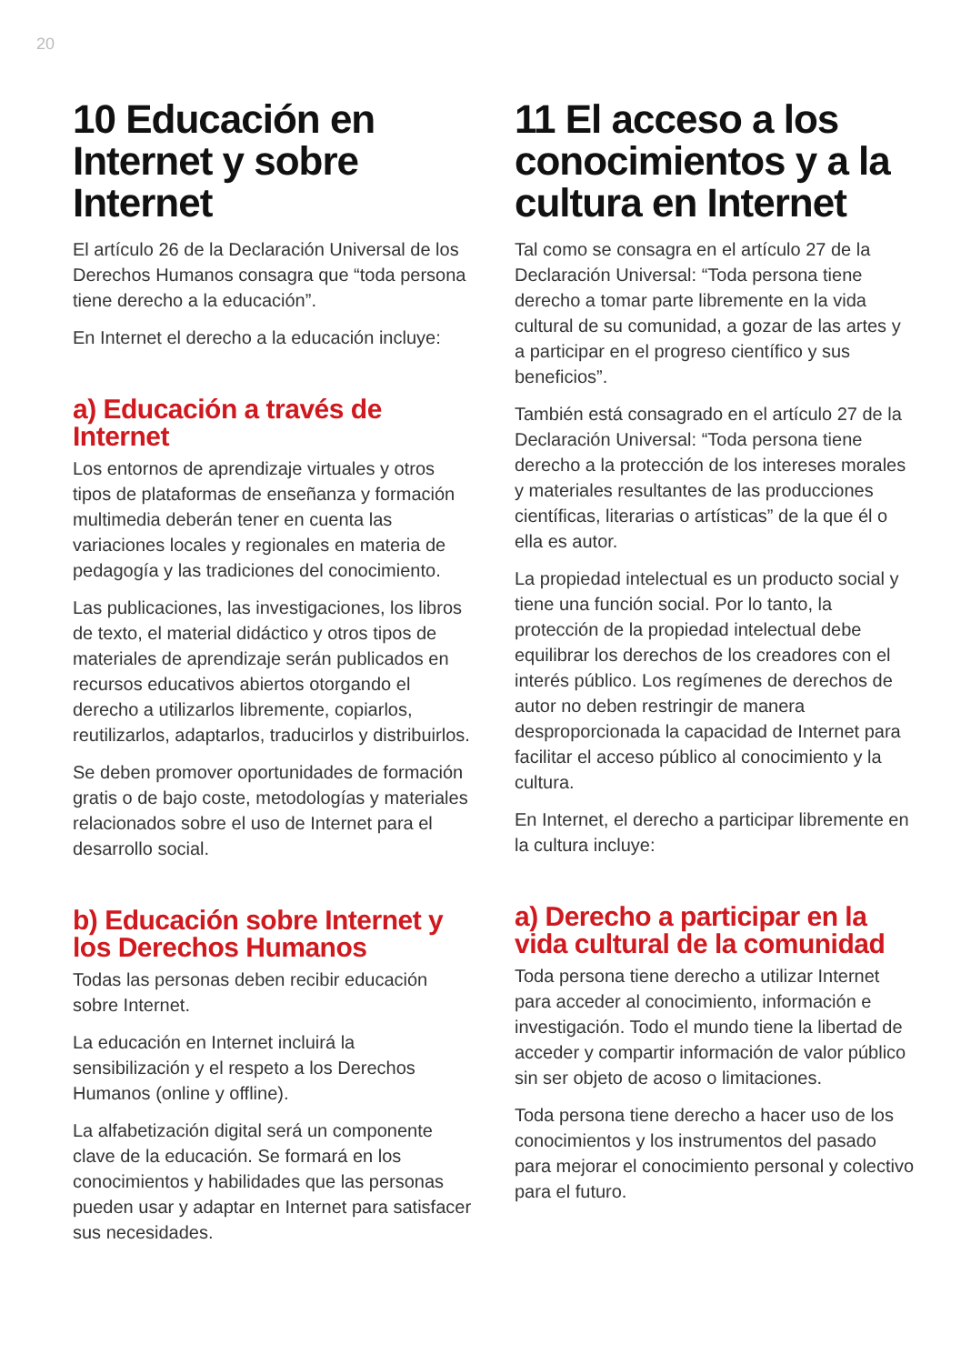20
10 Educación en Internet y sobre Internet
El artículo 26 de la Declaración Universal de los Derechos Humanos consagra que “toda persona tiene derecho a la educación”.
En Internet el derecho a la educación incluye:
a) Educación a través de Internet
Los entornos de aprendizaje virtuales y otros tipos de plataformas de enseñanza y formación multimedia deberán tener en cuenta las variaciones locales y regionales en materia de pedagogía y las tradiciones del conocimiento.
Las publicaciones, las investigaciones, los libros de texto, el material didáctico y otros tipos de materiales de aprendizaje serán publicados en recursos educativos abiertos otorgando el derecho a utilizarlos libremente, copiarlos, reutilizarlos, adaptarlos, traducirlos y distribuirlos.
Se deben promover oportunidades de formación gratis o de bajo coste, metodologías y materiales relacionados sobre el uso de Internet para el desarrollo social.
b) Educación sobre Internet y los Derechos Humanos
Todas las personas deben recibir educación sobre Internet.
La educación en Internet incluirá la sensibilización y el respeto a los Derechos Humanos (online y offline).
La alfabetización digital será un componente clave de la educación. Se formará en los conocimientos y habilidades que las personas pueden usar y adaptar en Internet para satisfacer sus necesidades.
11 El acceso a los conocimientos y a la cultura en Internet
Tal como se consagra en el artículo 27 de la Declaración Universal: “Toda persona tiene derecho a tomar parte libremente en la vida cultural de su comunidad, a gozar de las artes y a participar en el progreso científico y sus beneficios”.
También está consagrado en el artículo 27 de la Declaración Universal: “Toda persona tiene derecho a la protección de los intereses morales y materiales resultantes de las producciones científicas, literarias o artísticas” de la que él o ella es autor.
La propiedad intelectual es un producto social y tiene una función social. Por lo tanto, la protección de la propiedad intelectual debe equilibrar los derechos de los creadores con el interés público. Los regímenes de derechos de autor no deben restringir de manera desproporcionada la capacidad de Internet para facilitar el acceso público al conocimiento y la cultura.
En Internet, el derecho a participar libremente en la cultura incluye:
a) Derecho a participar en la vida cultural de la comunidad
Toda persona tiene derecho a utilizar Internet para acceder al conocimiento, información e investigación. Todo el mundo tiene la libertad de acceder y compartir información de valor público sin ser objeto de acoso o limitaciones.
Toda persona tiene derecho a hacer uso de los conocimientos y los instrumentos del pasado para mejorar el conocimiento personal y colectivo para el futuro.